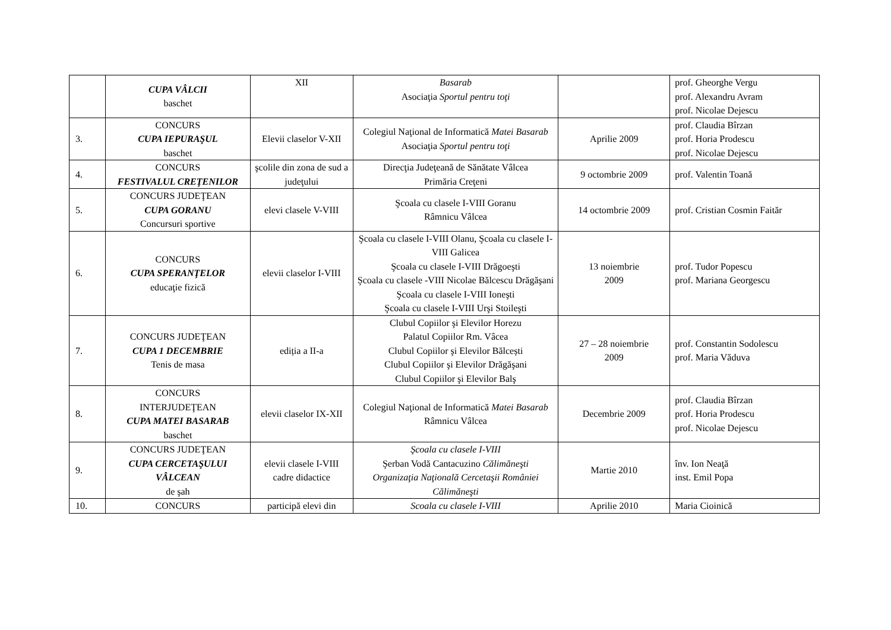| | CUPA VÂLCII baschet | XII | Basarab Asociaţia Sportul pentru toţi | | prof. Gheorghe Vergu prof. Alexandru Avram prof. Nicolae Dejescu |
| 3. | CONCURS CUPA IEPURAŞUL baschet | Elevii claselor V-XII | Colegiul Naţional de Informatică Matei Basarab Asociaţia Sportul pentru toţi | Aprilie 2009 | prof. Claudia Bîrzan prof. Horia Prodescu prof. Nicolae Dejescu |
| 4. | CONCURS FESTIVALUL CREŢENILOR | şcolile din zona de sud a judeţului | Direcţia Judeţeană de Sănătate Vâlcea Primăria Creţeni | 9 octombrie 2009 | prof. Valentin Toană |
| 5. | CONCURS JUDEŢEAN CUPA GORANU Concursuri sportive | elevi clasele V-VIII | Şcoala cu clasele I-VIII Goranu Râmnicu Vâlcea | 14 octombrie 2009 | prof. Cristian Cosmin Faităr |
| 6. | CONCURS CUPA SPERANŢELOR educaţie fizică | elevii claselor I-VIII | Şcoala cu clasele I-VIII Olanu, Şcoala cu clasele I-VIII Galicea Şcoala cu clasele I-VIII Drăgoeşti Şcoala cu clasele -VIII Nicolae Bălcescu Drăgăşani Şcoala cu clasele I-VIII Ioneşti Şcoala cu clasele I-VIII Urşi Stoileşti | 13 noiembrie 2009 | prof. Tudor Popescu prof. Mariana Georgescu |
| 7. | CONCURS JUDEŢEAN CUPA 1 DECEMBRIE Tenis de masa | ediția a II-a | Clubul Copiilor şi Elevilor Horezu Palatul Copiilor Rm. Vâcea Clubul Copiilor şi Elevilor Bălcești Clubul Copiilor şi Elevilor Drăgăşani Clubul Copiilor şi Elevilor Balş | 27 – 28 noiembrie 2009 | prof. Constantin Sodolescu prof. Maria Văduva |
| 8. | CONCURS INTERJUDEŢEAN CUPA MATEI BASARAB baschet | elevii claselor IX-XII | Colegiul Naţional de Informatică Matei Basarab Râmnicu Vâlcea | Decembrie 2009 | prof. Claudia Bîrzan prof. Horia Prodescu prof. Nicolae Dejescu |
| 9. | CONCURS JUDEŢEAN CUPA CERCETAŞULUI VÂLCEAN de şah | elevii clasele I-VIII cadre didactice | Şcoala cu clasele I-VIII Şerban Vodă Cantacuzino Călimăneşti Organizaţia Naţională Cercetaşii României Călimăneşti | Martie 2010 | înv. Ion Neaţă inst. Emil Popa |
| 10. | CONCURS | participă elevi din | Scoala cu clasele I-VIII | Aprilie 2010 | Maria Cioinică |